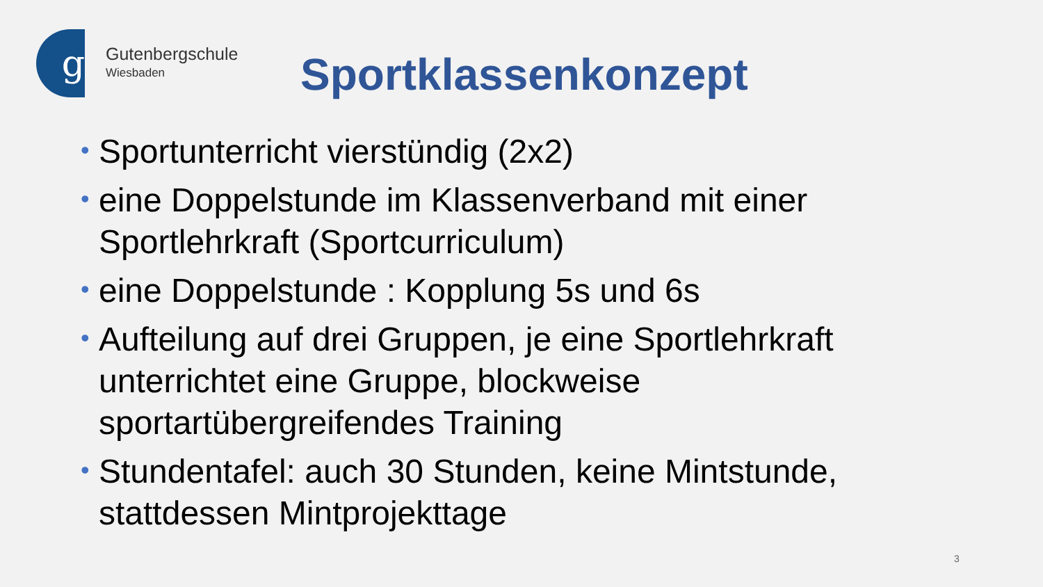g
Gutenbergschule
Wiesbaden
Sportklassenkonzept
• Sportunterricht vierstündig (2x2)
• eine Doppelstunde im Klassenverband mit einer Sportlehrkraft (Sportcurriculum)
• eine Doppelstunde : Kopplung 5s und 6s
• Aufteilung auf drei Gruppen, je eine Sportlehrkraft unterrichtet eine Gruppe, blockweise sportartübergreifendes Training
• Stundentafel: auch 30 Stunden, keine Mintstunde, stattdessen Mintprojekttage
3